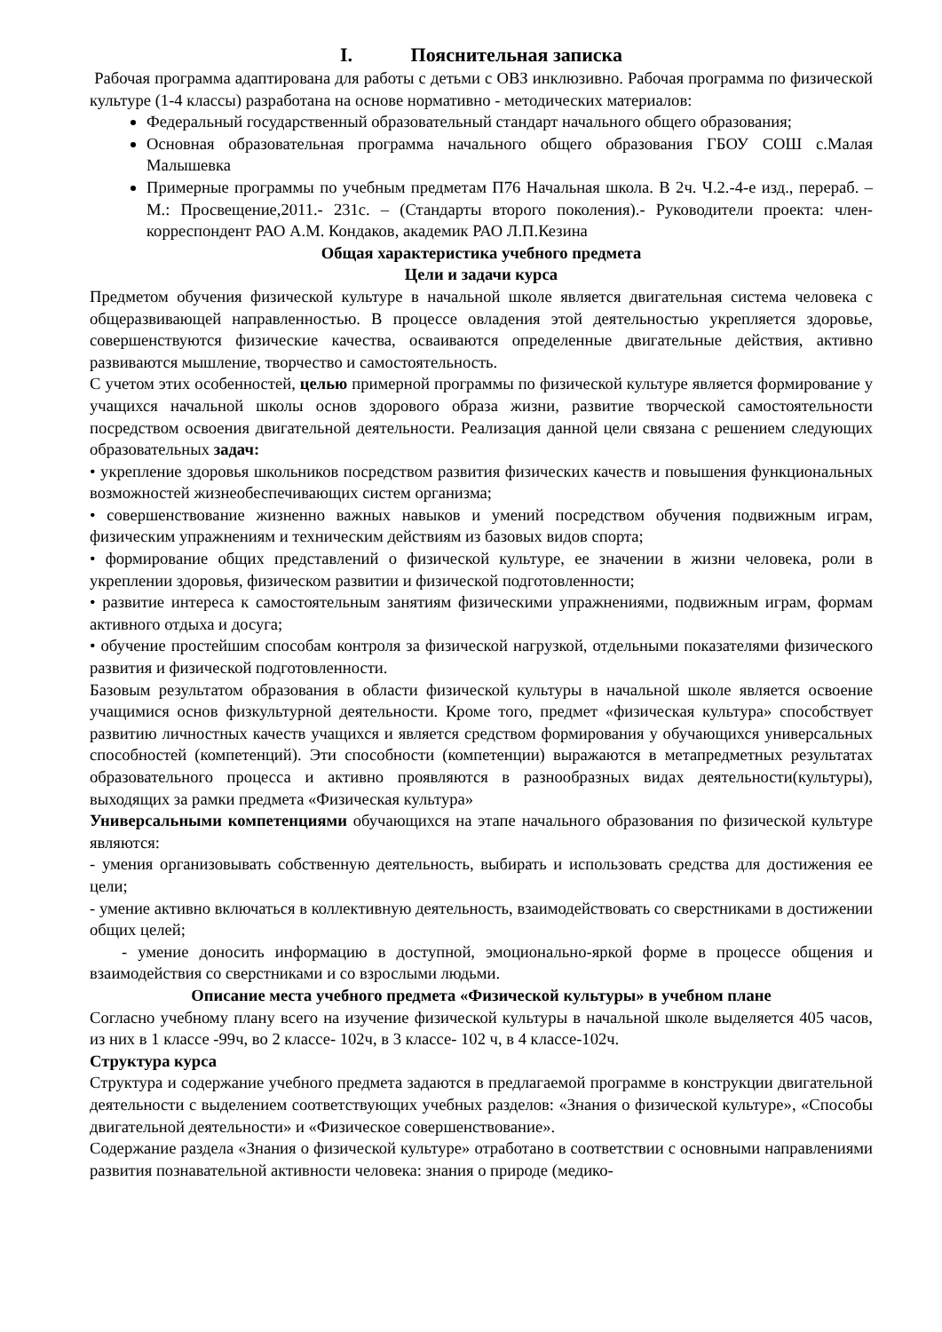I. Пояснительная записка
Рабочая программа адаптирована для работы с детьми с ОВЗ инклюзивно. Рабочая программа по физической культуре (1-4 классы) разработана на основе нормативно - методических материалов:
Федеральный государственный образовательный стандарт начального общего образования;
Основная образовательная программа начального общего образования ГБОУ СОШ с.Малая Малышевка
Примерные программы по учебным предметам П76 Начальная школа. В 2ч. Ч.2.-4-е изд., перераб. –М.: Просвещение,2011.- 231с. – (Стандарты второго поколения).- Руководители проекта: член- корреспондент РАО А.М. Кондаков, академик РАО Л.П.Кезина
Общая характеристика учебного предмета
Цели и задачи курса
Предметом обучения физической культуре в начальной школе является двигательная система человека с общеразвивающей направленностью. В процессе овладения этой деятельностью укрепляется здоровье, совершенствуются физические качества, осваиваются определенные двигательные действия, активно развиваются мышление, творчество и самостоятельность.
С учетом этих особенностей, целью примерной программы по физической культуре является формирование у учащихся начальной школы основ здорового образа жизни, развитие творческой самостоятельности посредством освоения двигательной деятельности. Реализация данной цели связана с решением следующих образовательных задач:
• укрепление здоровья школьников посредством развития физических качеств и повышения функциональных возможностей жизнеобеспечивающих систем организма;
• совершенствование жизненно важных навыков и умений посредством обучения подвижным играм, физическим упражнениям и техническим действиям из базовых видов спорта;
• формирование общих представлений о физической культуре, ее значении в жизни человека, роли в укреплении здоровья, физическом развитии и физической подготовленности;
• развитие интереса к самостоятельным занятиям физическими упражнениями, подвижным играм, формам активного отдыха и досуга;
• обучение простейшим способам контроля за физической нагрузкой, отдельными показателями физического развития и физической подготовленности.
Базовым результатом образования в области физической культуры в начальной школе является освоение учащимися основ физкультурной деятельности. Кроме того, предмет «физическая культура» способствует развитию личностных качеств учащихся и является средством формирования у обучающихся универсальных способностей (компетенций). Эти способности (компетенции) выражаются в метапредметных результатах образовательного процесса и активно проявляются в разнообразных видах деятельности(культуры), выходящих за рамки предмета «Физическая культура»
Универсальными компетенциями обучающихся на этапе начального образования по физической культуре являются:
- умения организовывать собственную деятельность, выбирать и использовать средства для достижения ее цели;
- умение активно включаться в коллективную деятельность, взаимодействовать со сверстниками в достижении общих целей;
- умение доносить информацию в доступной, эмоционально-яркой форме в процессе общения и взаимодействия со сверстниками и со взрослыми людьми.
Описание места учебного предмета «Физической культуры» в учебном плане
Согласно учебному плану всего на изучение физической культуры в начальной школе выделяется 405 часов, из них в 1 классе -99ч, во 2 классе- 102ч, в 3 классе- 102 ч, в 4 классе-102ч.
Структура курса
Структура и содержание учебного предмета задаются в предлагаемой программе в конструкции двигательной деятельности с выделением соответствующих учебных разделов: «Знания о физической культуре», «Способы двигательной деятельности» и «Физическое совершенствование».
Содержание раздела «Знания о физической культуре» отработано в соответствии с основными направлениями развития познавательной активности человека: знания о природе (медико-